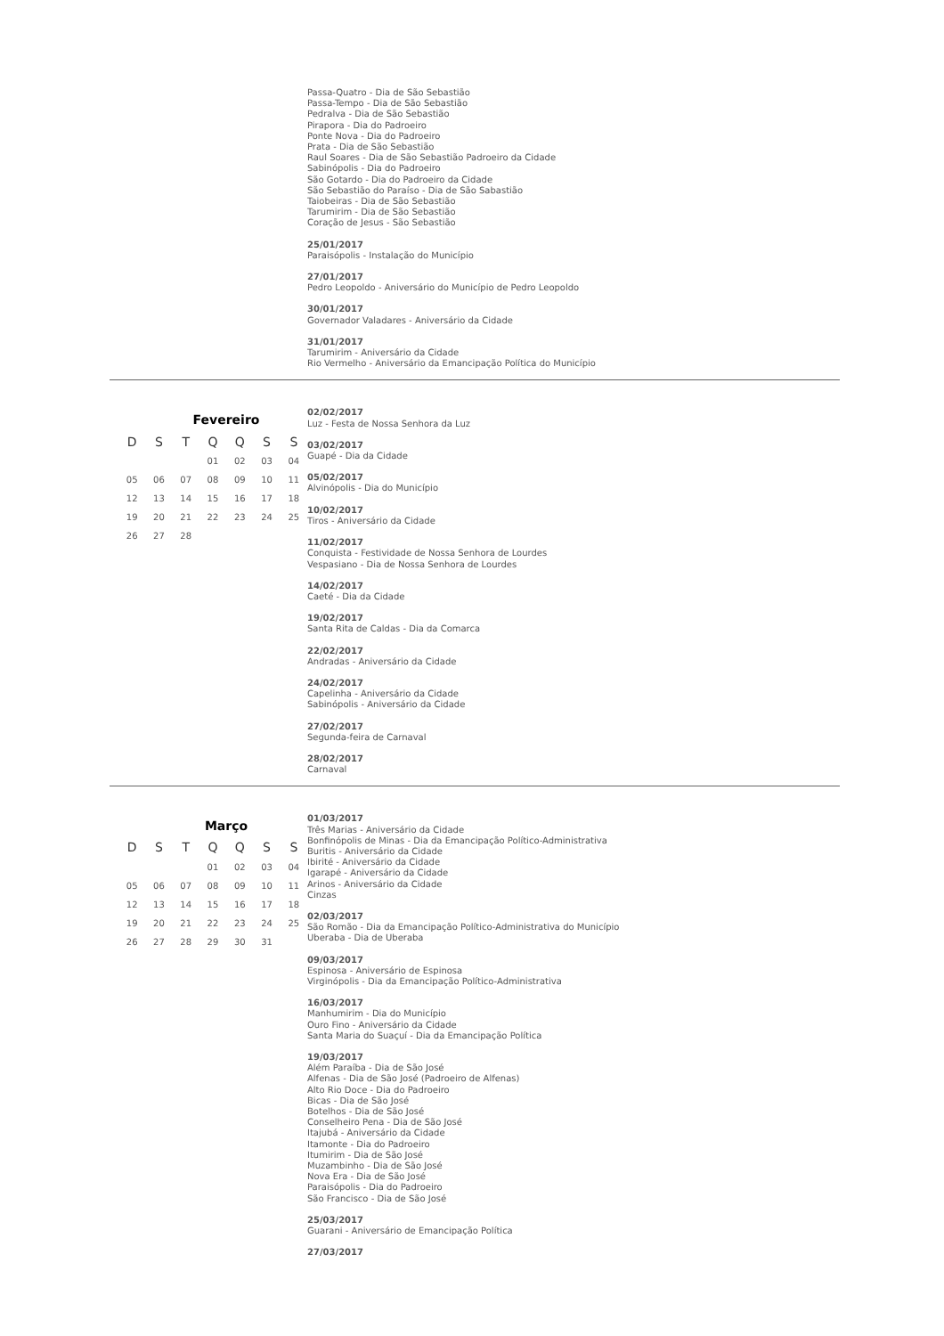Passa-Quatro - Dia de São Sebastião
Passa-Tempo - Dia de São Sebastião
Pedralva - Dia de São Sebastião
Pirapora - Dia do Padroeiro
Ponte Nova - Dia do Padroeiro
Prata - Dia de São Sebastião
Raul Soares - Dia de São Sebastião Padroeiro da Cidade
Sabinópolis - Dia do Padroeiro
São Gotardo - Dia do Padroeiro da Cidade
São Sebastião do Paraíso - Dia de São Sabastião
Taiobeiras - Dia de São Sebastião
Tarumirim - Dia de São Sebastião
Coração de Jesus - São Sebastião
25/01/2017
Paraisópolis - Instalação do Município
27/01/2017
Pedro Leopoldo - Aniversário do Município de Pedro Leopoldo
30/01/2017
Governador Valadares - Aniversário da Cidade
31/01/2017
Tarumirim - Aniversário da Cidade
Rio Vermelho - Aniversário da Emancipação Política do Município
Fevereiro
| D | S | T | Q | Q | S | S |
| --- | --- | --- | --- | --- | --- | --- |
| | | | 01 | 02 | 03 | 04 |
| 05 | 06 | 07 | 08 | 09 | 10 | 11 |
| 12 | 13 | 14 | 15 | 16 | 17 | 18 |
| 19 | 20 | 21 | 22 | 23 | 24 | 25 |
| 26 | 27 | 28 | | | | |
02/02/2017
Luz - Festa de Nossa Senhora da Luz
03/02/2017
Guapé - Dia da Cidade
05/02/2017
Alvinópolis - Dia do Município
10/02/2017
Tiros - Aniversário da Cidade
11/02/2017
Conquista - Festividade de Nossa Senhora de Lourdes
Vespasiano - Dia de Nossa Senhora de Lourdes
14/02/2017
Caeté - Dia da Cidade
19/02/2017
Santa Rita de Caldas - Dia da Comarca
22/02/2017
Andradas - Aniversário da Cidade
24/02/2017
Capelinha - Aniversário da Cidade
Sabinópolis - Aniversário da Cidade
27/02/2017
Segunda-feira de Carnaval
28/02/2017
Carnaval
Março
| D | S | T | Q | Q | S | S |
| --- | --- | --- | --- | --- | --- | --- |
| | | | 01 | 02 | 03 | 04 |
| 05 | 06 | 07 | 08 | 09 | 10 | 11 |
| 12 | 13 | 14 | 15 | 16 | 17 | 18 |
| 19 | 20 | 21 | 22 | 23 | 24 | 25 |
| 26 | 27 | 28 | 29 | 30 | 31 | |
01/03/2017
Três Marias - Aniversário da Cidade
Bonfinópolis de Minas - Dia da Emancipação Político-Administrativa
Buritis - Aniversário da Cidade
Ibirité - Aniversário da Cidade
Igarapé - Aniversário da Cidade
Arinos - Aniversário da Cidade
Cinzas
02/03/2017
São Romão - Dia da Emancipação Político-Administrativa do Município
Uberaba - Dia de Uberaba
09/03/2017
Espinosa - Aniversário de Espinosa
Virginópolis - Dia da Emancipação Político-Administrativa
16/03/2017
Manhumirim - Dia do Município
Ouro Fino - Aniversário da Cidade
Santa Maria do Suaçuí - Dia da Emancipação Política
19/03/2017
Além Paraíba - Dia de São José
Alfenas - Dia de São José (Padroeiro de Alfenas)
Alto Rio Doce - Dia do Padroeiro
Bicas - Dia de São José
Botelhos - Dia de São José
Conselheiro Pena - Dia de São José
Itajubá - Aniversário da Cidade
Itamonte - Dia do Padroeiro
Itumirim - Dia de São José
Muzambinho - Dia de São José
Nova Era - Dia de São José
Paraisópolis - Dia do Padroeiro
São Francisco - Dia de São José
25/03/2017
Guarani - Aniversário de Emancipação Política
27/03/2017